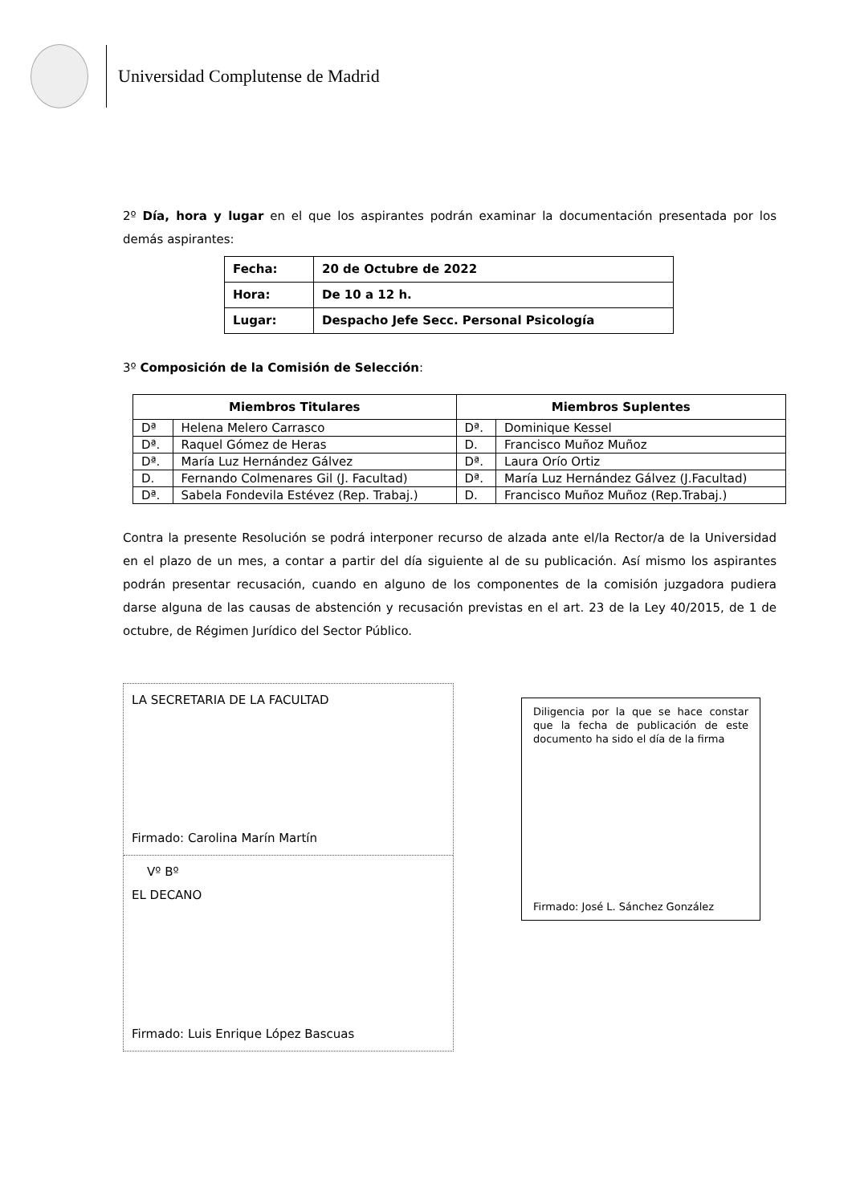Universidad Complutense de Madrid
2º Día, hora y lugar en el que los aspirantes podrán examinar la documentación presentada por los demás aspirantes:
| Fecha: | 20 de Octubre de 2022 |
| Hora: | De 10 a 12 h. |
| Lugar: | Despacho Jefe Secc. Personal Psicología |
3º Composición de la Comisión de Selección:
| Miembros Titulares | | Miembros Suplentes | |
| --- | --- | --- | --- |
| Dª | Helena Melero Carrasco | Dª. | Dominique Kessel |
| Dª. | Raquel Gómez de Heras | D. | Francisco Muñoz Muñoz |
| Dª. | María Luz Hernández Gálvez | Dª. | Laura Orío Ortiz |
| D. | Fernando Colmenares Gil (J. Facultad) | Dª. | María Luz Hernández Gálvez (J.Facultad) |
| Dª. | Sabela Fondevila Estévez (Rep. Trabaj.) | D. | Francisco Muñoz Muñoz (Rep.Trabaj.) |
Contra la presente Resolución se podrá interponer recurso de alzada ante el/la Rector/a de la Universidad en el plazo de un mes, a contar a partir del día siguiente al de su publicación. Así mismo los aspirantes podrán presentar recusación, cuando en alguno de los componentes de la comisión juzgadora pudiera darse alguna de las causas de abstención y recusación previstas en el art. 23 de la Ley 40/2015, de 1 de octubre, de Régimen Jurídico del Sector Público.
LA SECRETARIA DE LA FACULTAD
Firmado: Carolina Marín Martín
Vº Bº
EL DECANO
Firmado: Luis Enrique López Bascuas
Diligencia por la que se hace constar que la fecha de publicación de este documento ha sido el día de la firma
Firmado: José L. Sánchez González